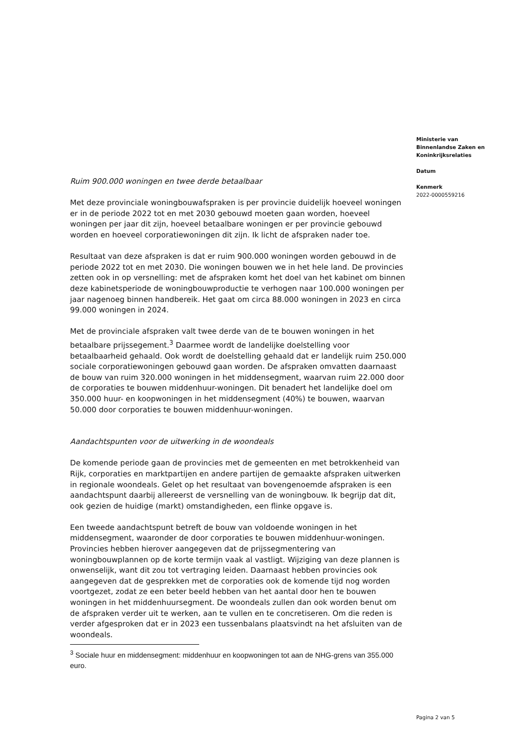Ministerie van
Binnenlandse Zaken en
Koninkrijksrelaties
Datum
Kenmerk
2022-0000559216
Ruim 900.000 woningen en twee derde betaalbaar
Met deze provinciale woningbouwafspraken is per provincie duidelijk hoeveel woningen er in de periode 2022 tot en met 2030 gebouwd moeten gaan worden, hoeveel woningen per jaar dit zijn, hoeveel betaalbare woningen er per provincie gebouwd worden en hoeveel corporatiewoningen dit zijn. Ik licht de afspraken nader toe.
Resultaat van deze afspraken is dat er ruim 900.000 woningen worden gebouwd in de periode 2022 tot en met 2030. Die woningen bouwen we in het hele land. De provincies zetten ook in op versnelling: met de afspraken komt het doel van het kabinet om binnen deze kabinetsperiode de woningbouwproductie te verhogen naar 100.000 woningen per jaar nagenoeg binnen handbereik. Het gaat om circa 88.000 woningen in 2023 en circa 99.000 woningen in 2024.
Met de provinciale afspraken valt twee derde van de te bouwen woningen in het betaalbare prijssegement.<sup>3</sup> Daarmee wordt de landelijke doelstelling voor betaalbaarheid gehaald. Ook wordt de doelstelling gehaald dat er landelijk ruim 250.000 sociale corporatiewoningen gebouwd gaan worden. De afspraken omvatten daarnaast de bouw van ruim 320.000 woningen in het middensegment, waarvan ruim 22.000 door de corporaties te bouwen middenhuur-woningen. Dit benadert het landelijke doel om 350.000 huur- en koopwoningen in het middensegment (40%) te bouwen, waarvan 50.000 door corporaties te bouwen middenhuur-woningen.
Aandachtspunten voor de uitwerking in de woondeals
De komende periode gaan de provincies met de gemeenten en met betrokkenheid van Rijk, corporaties en marktpartijen en andere partijen de gemaakte afspraken uitwerken in regionale woondeals. Gelet op het resultaat van bovengenoemde afspraken is een aandachtspunt daarbij allereerst de versnelling van de woningbouw. Ik begrijp dat dit, ook gezien de huidige (markt) omstandigheden, een flinke opgave is.
Een tweede aandachtspunt betreft de bouw van voldoende woningen in het middensegment, waaronder de door corporaties te bouwen middenhuur-woningen. Provincies hebben hierover aangegeven dat de prijssegmentering van woningbouwplannen op de korte termijn vaak al vastligt. Wijziging van deze plannen is onwenselijk, want dit zou tot vertraging leiden. Daarnaast hebben provincies ook aangegeven dat de gesprekken met de corporaties ook de komende tijd nog worden voortgezet, zodat ze een beter beeld hebben van het aantal door hen te bouwen woningen in het middenhuursegment. De woondeals zullen dan ook worden benut om de afspraken verder uit te werken, aan te vullen en te concretiseren. Om die reden is verder afgesproken dat er in 2023 een tussenbalans plaatsvindt na het afsluiten van de woondeals.
<sup>3</sup> Sociale huur en middensegment: middenhuur en koopwoningen tot aan de NHG-grens van 355.000 euro.
Pagina 2 van 5